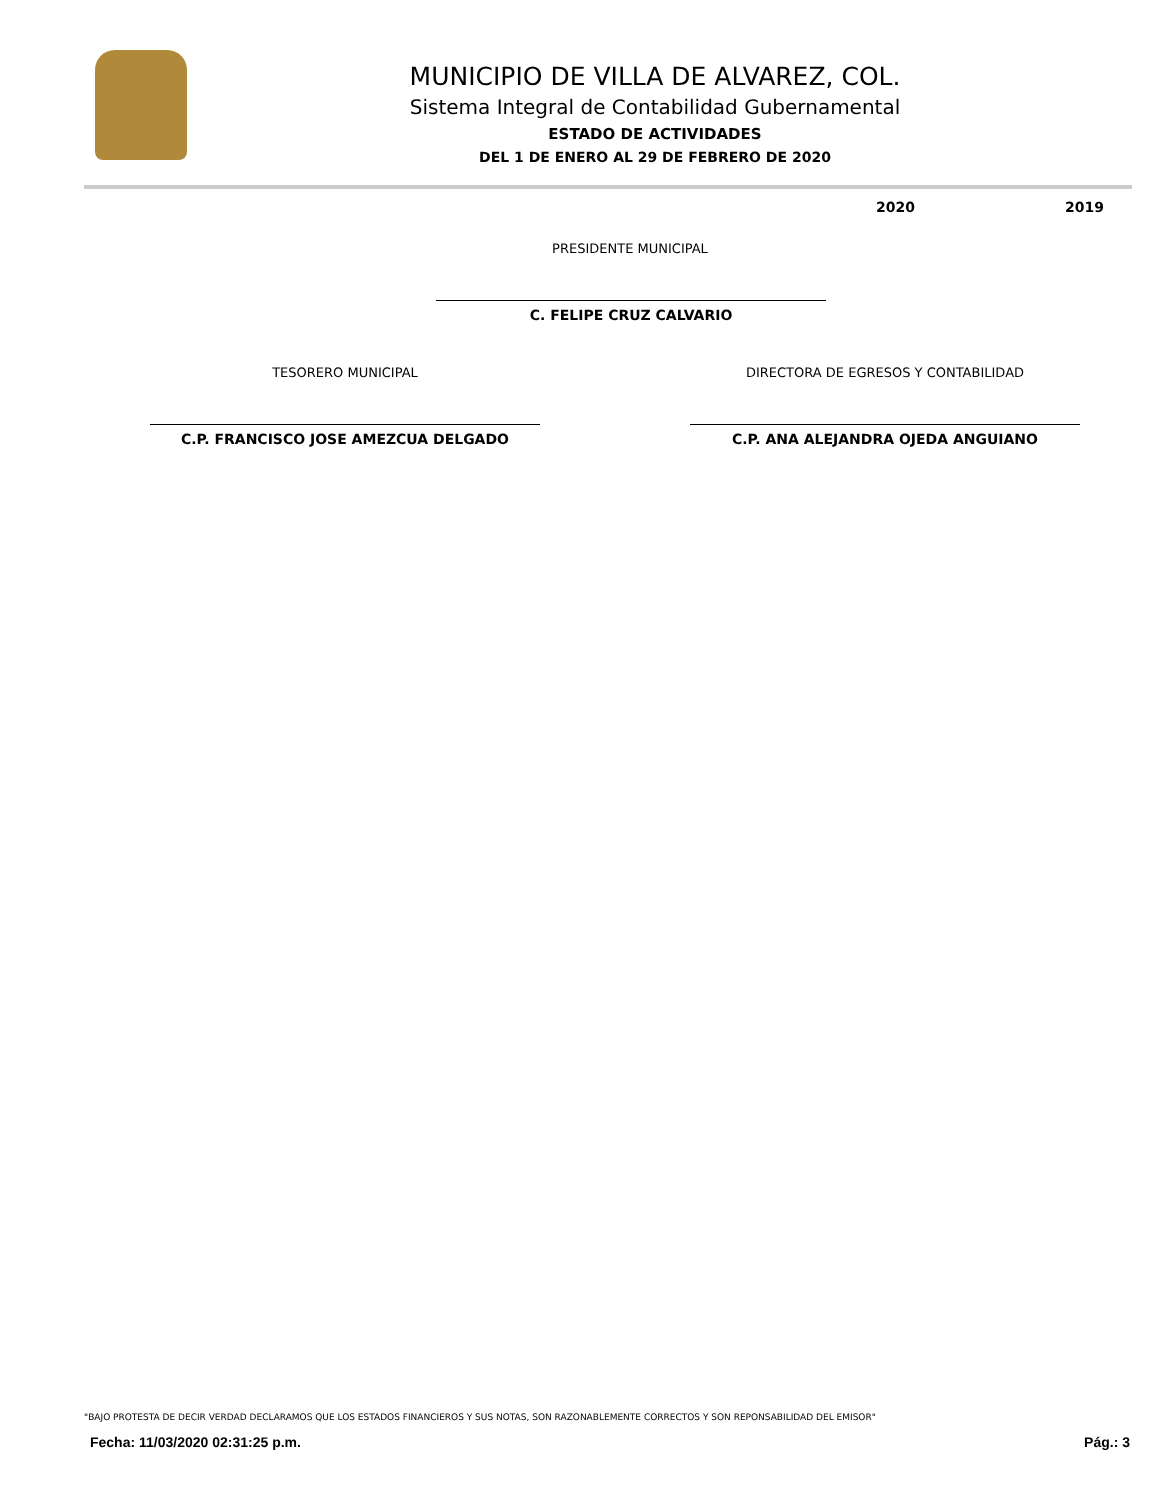MUNICIPIO DE VILLA DE ALVAREZ, COL.
Sistema Integral de Contabilidad Gubernamental
ESTADO DE ACTIVIDADES
DEL 1 DE ENERO AL 29 DE FEBRERO DE 2020
2020 2019
PRESIDENTE MUNICIPAL
C. FELIPE CRUZ CALVARIO
TESORERO MUNICIPAL
C.P. FRANCISCO JOSE AMEZCUA DELGADO
DIRECTORA DE EGRESOS Y CONTABILIDAD
C.P. ANA ALEJANDRA OJEDA ANGUIANO
"BAJO PROTESTA DE DECIR VERDAD DECLARAMOS QUE LOS ESTADOS FINANCIEROS Y SUS NOTAS, SON RAZONABLEMENTE CORRECTOS Y SON REPONSABILIDAD DEL EMISOR"
Fecha: 11/03/2020 02:31:25 p.m. Pág.: 3